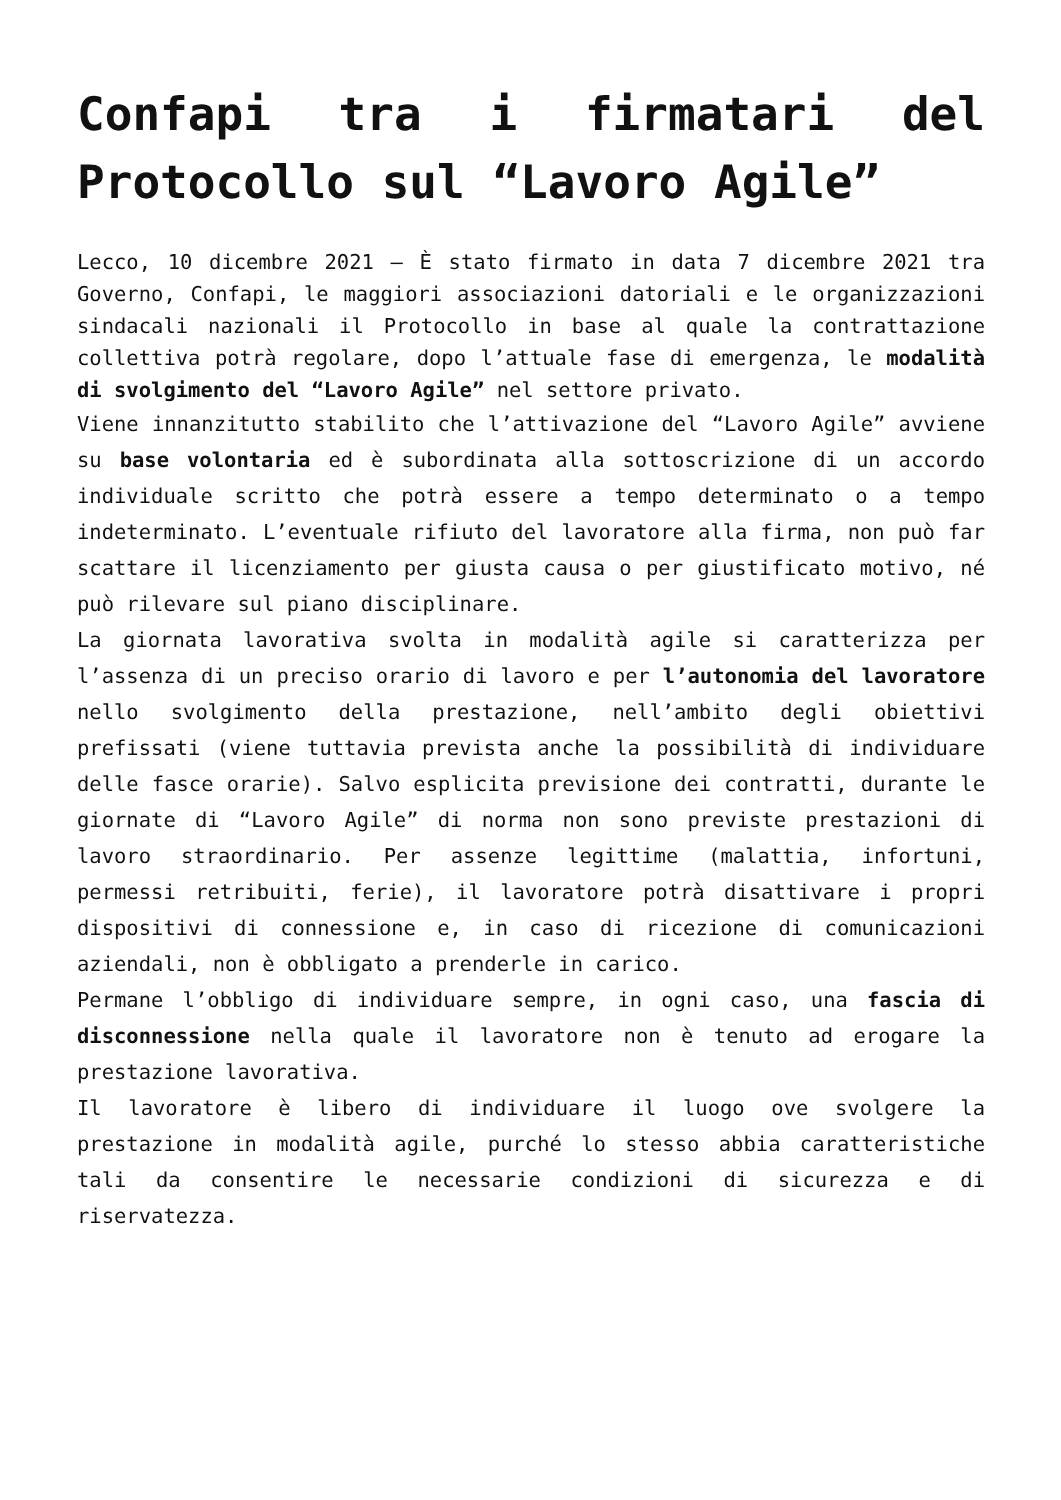Confapi tra i firmatari del Protocollo sul “Lavoro Agile”
Lecco, 10 dicembre 2021 – È stato firmato in data 7 dicembre 2021 tra Governo, Confapi, le maggiori associazioni datoriali e le organizzazioni sindacali nazionali il Protocollo in base al quale la contrattazione collettiva potrà regolare, dopo l’attuale fase di emergenza, le modalità di svolgimento del “Lavoro Agile” nel settore privato.
Viene innanzitutto stabilito che l’attivazione del “Lavoro Agile” avviene su base volontaria ed è subordinata alla sottoscrizione di un accordo individuale scritto che potrà essere a tempo determinato o a tempo indeterminato. L’eventuale rifiuto del lavoratore alla firma, non può far scattare il licenziamento per giusta causa o per giustificato motivo, né può rilevare sul piano disciplinare.
La giornata lavorativa svolta in modalità agile si caratterizza per l’assenza di un preciso orario di lavoro e per l’autonomia del lavoratore nello svolgimento della prestazione, nell’ambito degli obiettivi prefissati (viene tuttavia prevista anche la possibilità di individuare delle fasce orarie). Salvo esplicita previsione dei contratti, durante le giornate di “Lavoro Agile” di norma non sono previste prestazioni di lavoro straordinario. Per assenze legittime (malattia, infortuni, permessi retribuiti, ferie), il lavoratore potrà disattivare i propri dispositivi di connessione e, in caso di ricezione di comunicazioni aziendali, non è obbligato a prenderle in carico.
Permane l’obbligo di individuare sempre, in ogni caso, una fascia di disconnessione nella quale il lavoratore non è tenuto ad erogare la prestazione lavorativa.
Il lavoratore è libero di individuare il luogo ove svolgere la prestazione in modalità agile, purché lo stesso abbia caratteristiche tali da consentire le necessarie condizioni di sicurezza e di riservatezza.